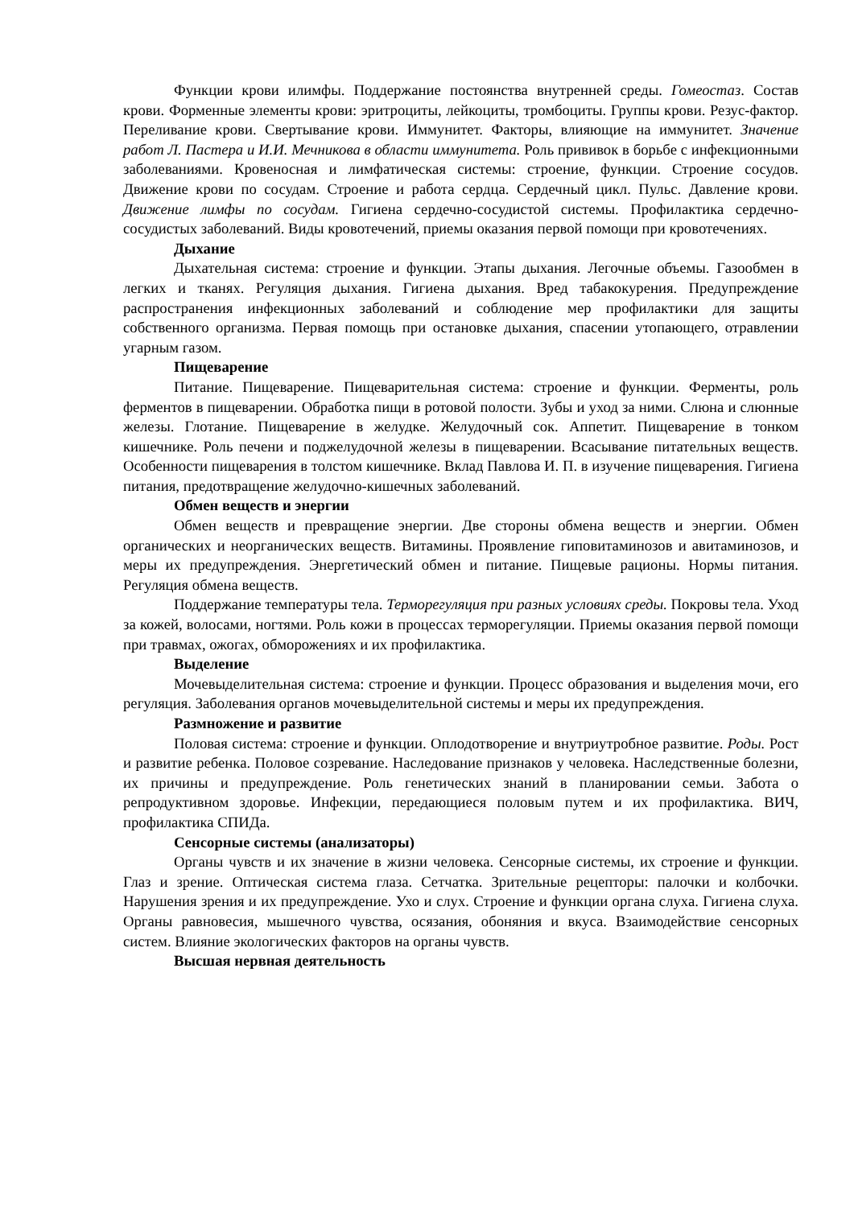Функции крови илимфы. Поддержание постоянства внутренней среды. Гомеостаз. Состав крови. Форменные элементы крови: эритроциты, лейкоциты, тромбоциты. Группы крови. Резус-фактор. Переливание крови. Свертывание крови. Иммунитет. Факторы, влияющие на иммунитет. Значение работ Л. Пастера и И.И. Мечникова в области иммунитета. Роль прививок в борьбе с инфекционными заболеваниями. Кровеносная и лимфатическая системы: строение, функции. Строение сосудов. Движение крови по сосудам. Строение и работа сердца. Сердечный цикл. Пульс. Давление крови. Движение лимфы по сосудам. Гигиена сердечно-сосудистой системы. Профилактика сердечно-сосудистых заболеваний. Виды кровотечений, приемы оказания первой помощи при кровотечениях.
Дыхание
Дыхательная система: строение и функции. Этапы дыхания. Легочные объемы. Газообмен в легких и тканях. Регуляция дыхания. Гигиена дыхания. Вред табакокурения. Предупреждение распространения инфекционных заболеваний и соблюдение мер профилактики для защиты собственного организма. Первая помощь при остановке дыхания, спасении утопающего, отравлении угарным газом.
Пищеварение
Питание. Пищеварение. Пищеварительная система: строение и функции. Ферменты, роль ферментов в пищеварении. Обработка пищи в ротовой полости. Зубы и уход за ними. Слюна и слюнные железы. Глотание. Пищеварение в желудке. Желудочный сок. Аппетит. Пищеварение в тонком кишечнике. Роль печени и поджелудочной железы в пищеварении. Всасывание питательных веществ. Особенности пищеварения в толстом кишечнике. Вклад Павлова И. П. в изучение пищеварения. Гигиена питания, предотвращение желудочно-кишечных заболеваний.
Обмен веществ и энергии
Обмен веществ и превращение энергии. Две стороны обмена веществ и энергии. Обмен органических и неорганических веществ. Витамины. Проявление гиповитаминозов и авитаминозов, и меры их предупреждения. Энергетический обмен и питание. Пищевые рационы. Нормы питания. Регуляция обмена веществ.
Поддержание температуры тела. Терморегуляция при разных условиях среды. Покровы тела. Уход за кожей, волосами, ногтями. Роль кожи в процессах терморегуляции. Приемы оказания первой помощи при травмах, ожогах, обморожениях и их профилактика.
Выделение
Мочевыделительная система: строение и функции. Процесс образования и выделения мочи, его регуляция. Заболевания органов мочевыделительной системы и меры их предупреждения.
Размножение и развитие
Половая система: строение и функции. Оплодотворение и внутриутробное развитие. Роды. Рост и развитие ребенка. Половое созревание. Наследование признаков у человека. Наследственные болезни, их причины и предупреждение. Роль генетических знаний в планировании семьи. Забота о репродуктивном здоровье. Инфекции, передающиеся половым путем и их профилактика. ВИЧ, профилактика СПИДа.
Сенсорные системы (анализаторы)
Органы чувств и их значение в жизни человека. Сенсорные системы, их строение и функции. Глаз и зрение. Оптическая система глаза. Сетчатка. Зрительные рецепторы: палочки и колбочки. Нарушения зрения и их предупреждение. Ухо и слух. Строение и функции органа слуха. Гигиена слуха. Органы равновесия, мышечного чувства, осязания, обоняния и вкуса. Взаимодействие сенсорных систем. Влияние экологических факторов на органы чувств.
Высшая нервная деятельность